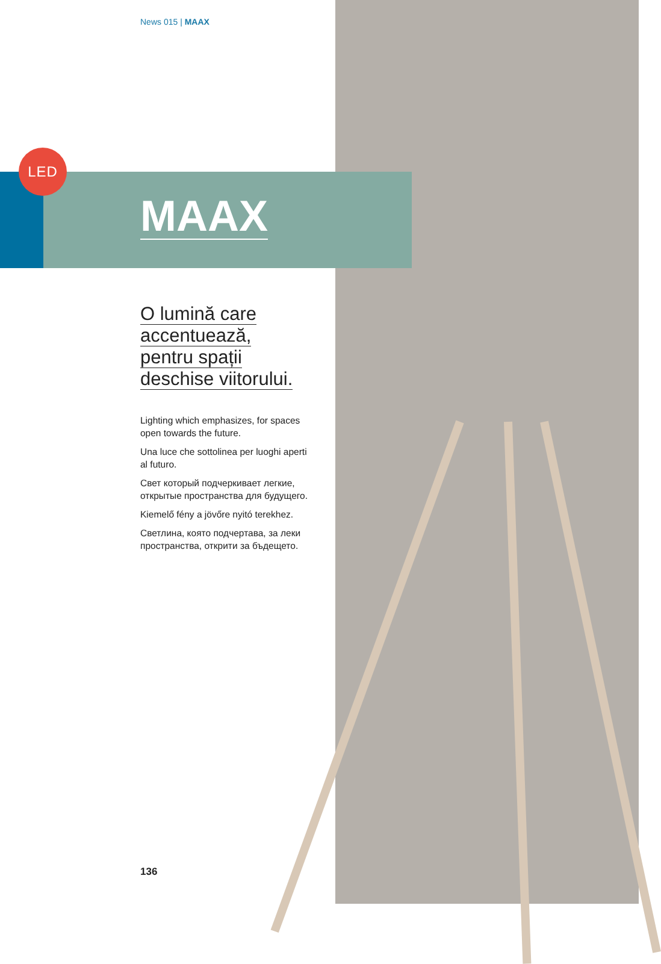News 015 | MAAX
LED
MAAX
O lumină care
accentuează,
pentru spații
deschise viitorului.
Lighting which emphasizes, for spaces open towards the future.
Una luce che sottolinea per luoghi aperti al futuro.
Свет который подчеркивает легкие, открытые пространства для будущего.
Kiemelő fény a jövőre nyitó terekhez.
Светлина, която подчертава, за леки пространства, открити за бъдещето.
136